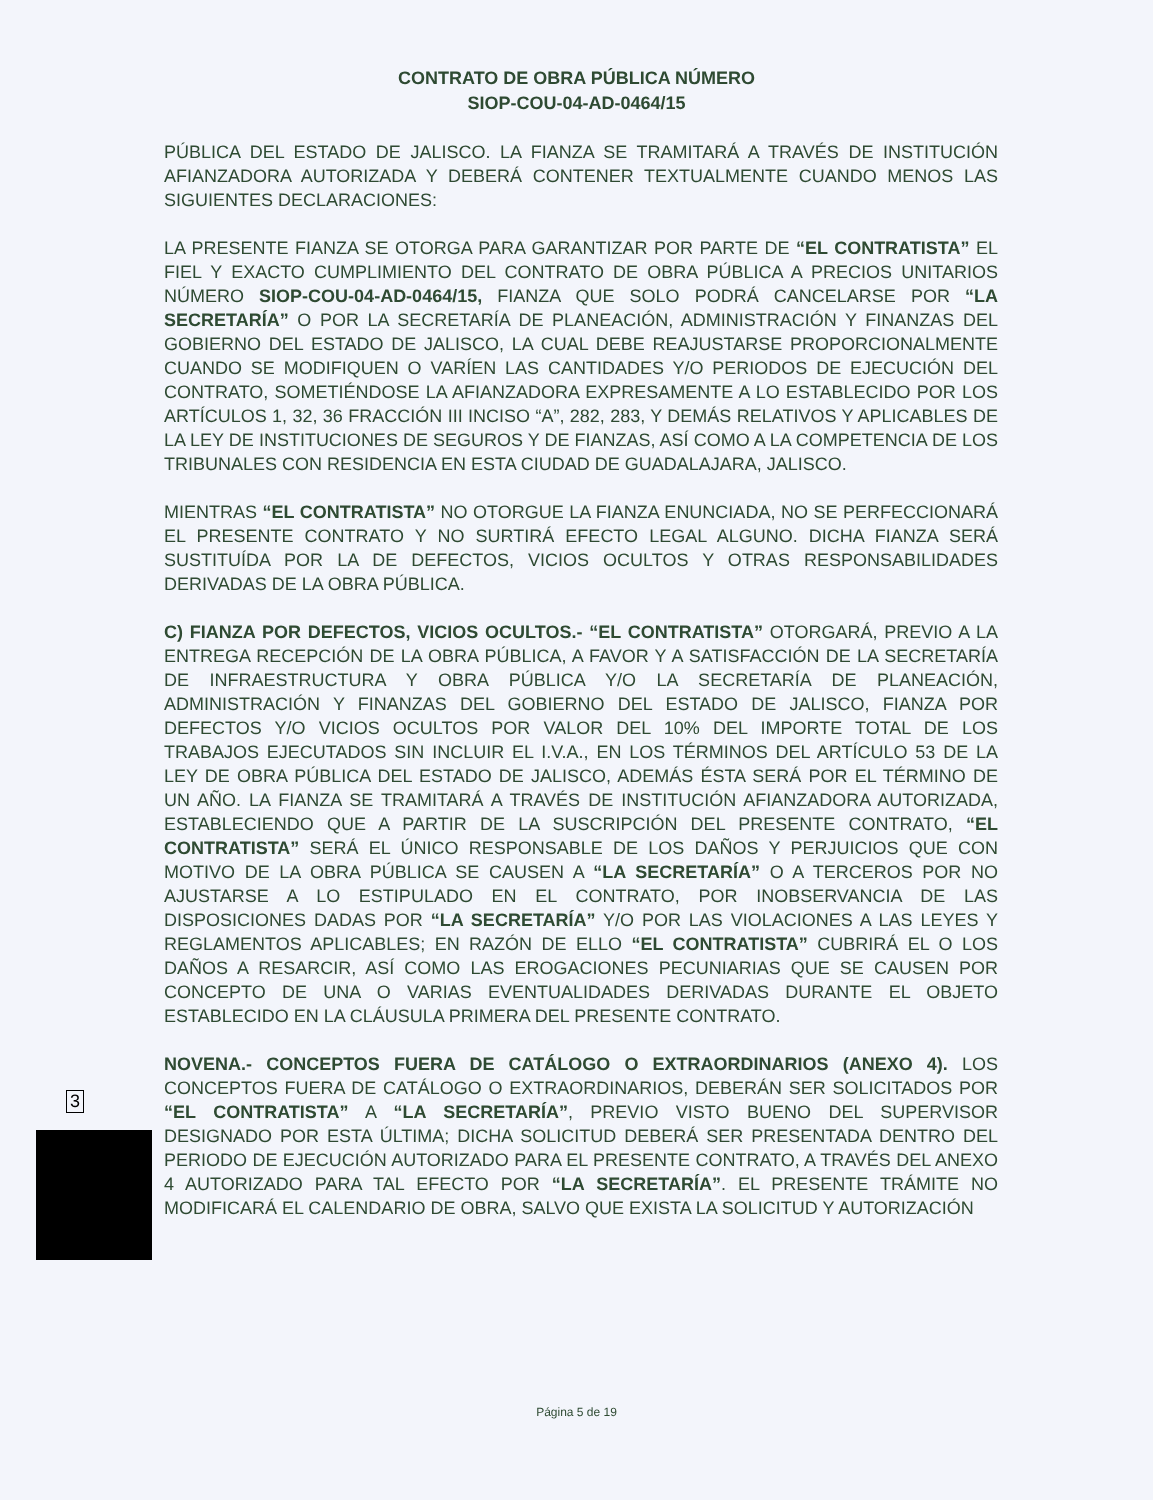CONTRATO DE OBRA PÚBLICA NÚMERO
SIOP-COU-04-AD-0464/15
PÚBLICA DEL ESTADO DE JALISCO. LA FIANZA SE TRAMITARÁ A TRAVÉS DE INSTITUCIÓN AFIANZADORA AUTORIZADA Y DEBERÁ CONTENER TEXTUALMENTE CUANDO MENOS LAS SIGUIENTES DECLARACIONES:
LA PRESENTE FIANZA SE OTORGA PARA GARANTIZAR POR PARTE DE “EL CONTRATISTA” EL FIEL Y EXACTO CUMPLIMIENTO DEL CONTRATO DE OBRA PÚBLICA A PRECIOS UNITARIOS NÚMERO SIOP-COU-04-AD-0464/15, FIANZA QUE SOLO PODRÁ CANCELARSE POR “LA SECRETARÍA” O POR LA SECRETARÍA DE PLANEACIÓN, ADMINISTRACIÓN Y FINANZAS DEL GOBIERNO DEL ESTADO DE JALISCO, LA CUAL DEBE REAJUSTARSE PROPORCIONALMENTE CUANDO SE MODIFIQUEN O VARÍEN LAS CANTIDADES Y/O PERIODOS DE EJECUCIÓN DEL CONTRATO, SOMETIÉNDOSE LA AFIANZADORA EXPRESAMENTE A LO ESTABLECIDO POR LOS ARTÍCULOS 1, 32, 36 FRACCIÓN III INCISO “A”, 282, 283, Y DEMÁS RELATIVOS Y APLICABLES DE LA LEY DE INSTITUCIONES DE SEGUROS Y DE FIANZAS, ASÍ COMO A LA COMPETENCIA DE LOS TRIBUNALES CON RESIDENCIA EN ESTA CIUDAD DE GUADALAJARA, JALISCO.
MIENTRAS “EL CONTRATISTA” NO OTORGUE LA FIANZA ENUNCIADA, NO SE PERFECCIONARÁ EL PRESENTE CONTRATO Y NO SURTIRÁ EFECTO LEGAL ALGUNO. DICHA FIANZA SERÁ SUSTITUÍDA POR LA DE DEFECTOS, VICIOS OCULTOS Y OTRAS RESPONSABILIDADES DERIVADAS DE LA OBRA PÚBLICA.
C) FIANZA POR DEFECTOS, VICIOS OCULTOS.- “EL CONTRATISTA” OTORGARÁ, PREVIO A LA ENTREGA RECEPCIÓN DE LA OBRA PÚBLICA, A FAVOR Y A SATISFACCIÓN DE LA SECRETARÍA DE INFRAESTRUCTURA Y OBRA PÚBLICA Y/O LA SECRETARÍA DE PLANEACIÓN, ADMINISTRACIÓN Y FINANZAS DEL GOBIERNO DEL ESTADO DE JALISCO, FIANZA POR DEFECTOS Y/O VICIOS OCULTOS POR VALOR DEL 10% DEL IMPORTE TOTAL DE LOS TRABAJOS EJECUTADOS SIN INCLUIR EL I.V.A., EN LOS TÉRMINOS DEL ARTÍCULO 53 DE LA LEY DE OBRA PÚBLICA DEL ESTADO DE JALISCO, ADEMÁS ÉSTA SERÁ POR EL TÉRMINO DE UN AÑO. LA FIANZA SE TRAMITARÁ A TRAVÉS DE INSTITUCIÓN AFIANZADORA AUTORIZADA, ESTABLECIENDO QUE A PARTIR DE LA SUSCRIPCIÓN DEL PRESENTE CONTRATO, “EL CONTRATISTA” SERÁ EL ÚNICO RESPONSABLE DE LOS DAÑOS Y PERJUICIOS QUE CON MOTIVO DE LA OBRA PÚBLICA SE CAUSEN A “LA SECRETARÍA” O A TERCEROS POR NO AJUSTARSE A LO ESTIPULADO EN EL CONTRATO, POR INOBSERVANCIA DE LAS DISPOSICIONES DADAS POR “LA SECRETARÍA” Y/O POR LAS VIOLACIONES A LAS LEYES Y REGLAMENTOS APLICABLES; EN RAZÓN DE ELLO “EL CONTRATISTA” CUBRIRÁ EL O LOS DAÑOS A RESARCIR, ASÍ COMO LAS EROGACIONES PECUNIARIAS QUE SE CAUSEN POR CONCEPTO DE UNA O VARIAS EVENTUALIDADES DERIVADAS DURANTE EL OBJETO ESTABLECIDO EN LA CLÁUSULA PRIMERA DEL PRESENTE CONTRATO.
NOVENA.- CONCEPTOS FUERA DE CATÁLOGO O EXTRAORDINARIOS (ANEXO 4). LOS CONCEPTOS FUERA DE CATÁLOGO O EXTRAORDINARIOS, DEBERÁN SER SOLICITADOS POR “EL CONTRATISTA” A “LA SECRETARÍA”, PREVIO VISTO BUENO DEL SUPERVISOR DESIGNADO POR ESTA ÚLTIMA; DICHA SOLICITUD DEBERÁ SER PRESENTADA DENTRO DEL PERIODO DE EJECUCIÓN AUTORIZADO PARA EL PRESENTE CONTRATO, A TRAVÉS DEL ANEXO 4 AUTORIZADO PARA TAL EFECTO POR “LA SECRETARÍA”. EL PRESENTE TRÁMITE NO MODIFICARÁ EL CALENDARIO DE OBRA, SALVO QUE EXISTA LA SOLICITUD Y AUTORIZACIÓN
3
Página 5 de 19